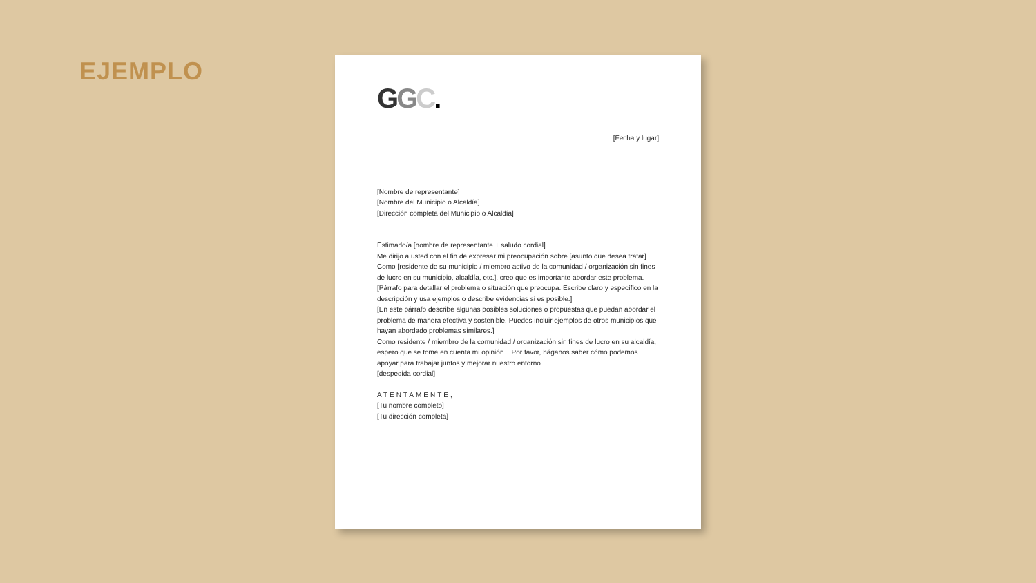EJEMPLO
GGC.
[Fecha y lugar]
[Nombre de representante]
[Nombre del Municipio o Alcaldía]
[Dirección completa del Municipio o Alcaldía]
Estimado/a [nombre de representante + saludo cordial]
Me dirijo a usted con el fin de expresar mi preocupación sobre [asunto que desea tratar]. Como [residente de su municipio / miembro activo de la comunidad / organización sin fines de lucro en su municipio, alcaldía, etc.], creo que es importante abordar este problema.
[Párrafo para detallar el problema o situación que preocupa. Escribe claro y específico en la descripción y usa ejemplos o describe evidencias si es posible.]
[En este párrafo describe algunas posibles soluciones o propuestas que puedan abordar el problema de manera efectiva y sostenible. Puedes incluir ejemplos de otros municipios que hayan abordado problemas similares.]
Como residente / miembro de la comunidad / organización sin fines de lucro en su alcaldía, espero que se tome en cuenta mi opinión... Por favor, háganos saber cómo podemos apoyar para trabajar juntos y mejorar nuestro entorno.
[despedida cordial]
ATENTAMENTE,
[Tu nombre completo]
[Tu dirección completa]